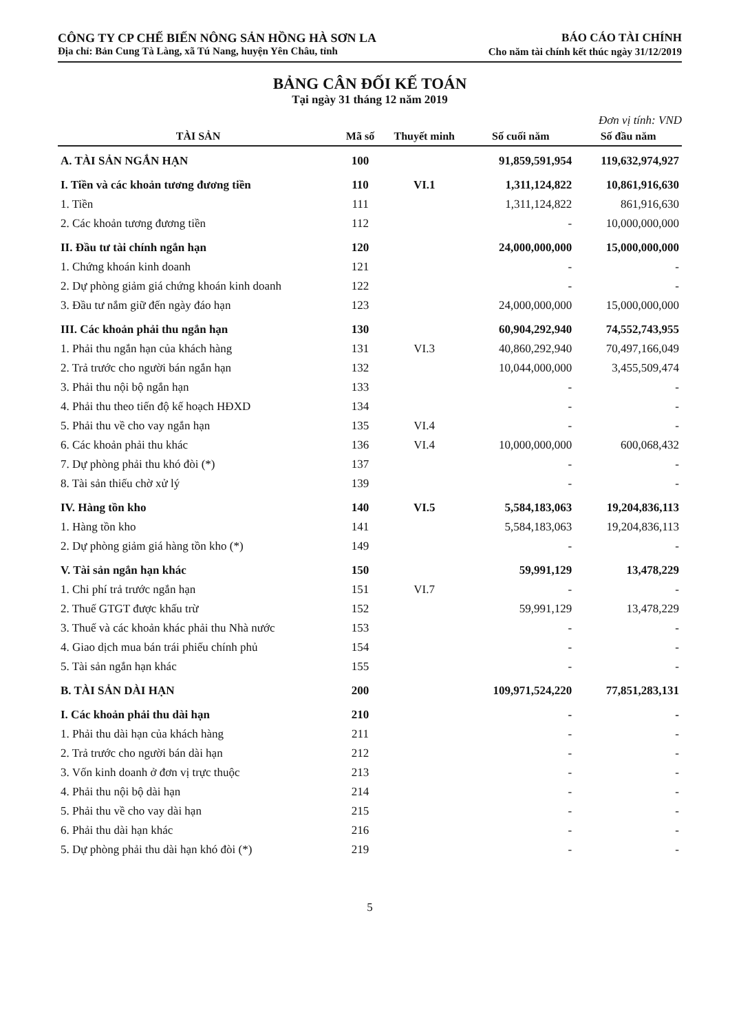CÔNG TY CP CHẾ BIẾN NÔNG SẢN HỒNG HÀ SƠN LA
Địa chỉ: Bản Cung Tà Làng, xã Tú Nang, huyện Yên Châu, tỉnh
BÁO CÁO TÀI CHÍNH
Cho năm tài chính kết thúc ngày 31/12/2019
BẢNG CÂN ĐỐI KẾ TOÁN
Tại ngày 31 tháng 12 năm 2019
Đơn vị tính: VND
| TÀI SẢN | Mã số | Thuyết minh | Số cuối năm | Số đầu năm |
| --- | --- | --- | --- | --- |
| A. TÀI SẢN NGẮN HẠN | 100 | | 91,859,591,954 | 119,632,974,927 |
| I. Tiền và các khoản tương đương tiền | 110 | VI.1 | 1,311,124,822 | 10,861,916,630 |
| 1. Tiền | 111 | | 1,311,124,822 | 861,916,630 |
| 2. Các khoản tương đương tiền | 112 | | - | 10,000,000,000 |
| II. Đầu tư tài chính ngắn hạn | 120 | | 24,000,000,000 | 15,000,000,000 |
| 1. Chứng khoán kinh doanh | 121 | | - | - |
| 2. Dự phòng giảm giá chứng khoán kinh doanh | 122 | | - | - |
| 3. Đầu tư nắm giữ đến ngày đáo hạn | 123 | | 24,000,000,000 | 15,000,000,000 |
| III. Các khoản phải thu ngắn hạn | 130 | | 60,904,292,940 | 74,552,743,955 |
| 1. Phải thu ngắn hạn của khách hàng | 131 | VI.3 | 40,860,292,940 | 70,497,166,049 |
| 2. Trả trước cho người bán ngắn hạn | 132 | | 10,044,000,000 | 3,455,509,474 |
| 3. Phải thu nội bộ ngắn hạn | 133 | | - | - |
| 4. Phải thu theo tiến độ kế hoạch HĐXD | 134 | | - | - |
| 5. Phải thu về cho vay ngắn hạn | 135 | VI.4 | - | - |
| 6. Các khoản phải thu khác | 136 | VI.4 | 10,000,000,000 | 600,068,432 |
| 7. Dự phòng phải thu khó đòi (*) | 137 | | - | - |
| 8. Tài sản thiếu chờ xử lý | 139 | | - | - |
| IV. Hàng tồn kho | 140 | VI.5 | 5,584,183,063 | 19,204,836,113 |
| 1. Hàng tồn kho | 141 | | 5,584,183,063 | 19,204,836,113 |
| 2. Dự phòng giảm giá hàng tồn kho (*) | 149 | | - | - |
| V. Tài sản ngắn hạn khác | 150 | | 59,991,129 | 13,478,229 |
| 1. Chi phí trả trước ngắn hạn | 151 | VI.7 | - | - |
| 2. Thuế GTGT được khấu trừ | 152 | | 59,991,129 | 13,478,229 |
| 3. Thuế và các khoản khác phải thu Nhà nước | 153 | | - | - |
| 4. Giao dịch mua bán trái phiếu chính phủ | 154 | | - | - |
| 5. Tài sản ngắn hạn khác | 155 | | - | - |
| B. TÀI SẢN DÀI HẠN | 200 | | 109,971,524,220 | 77,851,283,131 |
| I. Các khoản phải thu dài hạn | 210 | | - | - |
| 1. Phải thu dài hạn của khách hàng | 211 | | - | - |
| 2. Trả trước cho người bán dài hạn | 212 | | - | - |
| 3. Vốn kinh doanh ở đơn vị trực thuộc | 213 | | - | - |
| 4. Phải thu nội bộ dài hạn | 214 | | - | - |
| 5. Phải thu về cho vay dài hạn | 215 | | - | - |
| 6. Phải thu dài hạn khác | 216 | | - | - |
| 5. Dự phòng phải thu dài hạn khó đòi (*) | 219 | | - | - |
5